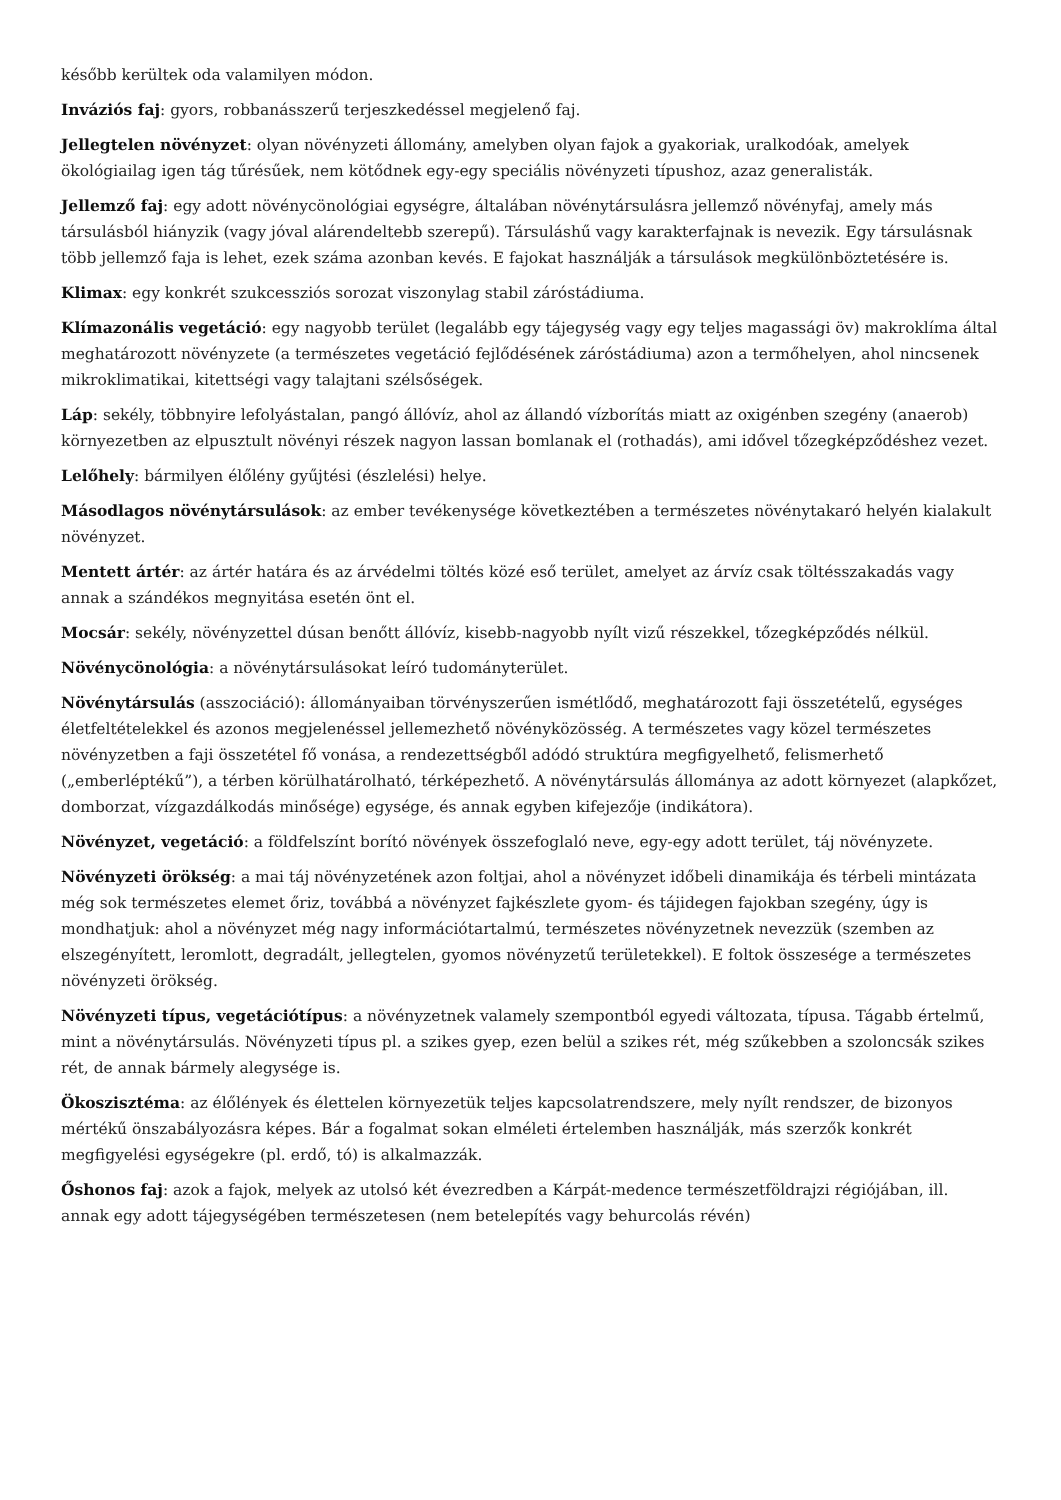később kerültek oda valamilyen módon.
Inváziós faj: gyors, robbanásszerű terjeszkedéssel megjelenő faj.
Jellegtelen növényzet: olyan növényzeti állomány, amelyben olyan fajok a gyakoriak, uralkodóak, amelyek ökológiailag igen tág tűrésűek, nem kötődnek egy-egy speciális növényzeti típushoz, azaz generalisták.
Jellemző faj: egy adott növénycönológiai egységre, általában növénytársulásra jellemző növényfaj, amely más társulásból hiányzik (vagy jóval alárendeltebb szerepű). Társuláshű vagy karakterfajnak is nevezik. Egy társulásnak több jellemző faja is lehet, ezek száma azonban kevés. E fajokat használják a társulások megkülönböztetésére is.
Klimax: egy konkrét szukcessziós sorozat viszonylag stabil záróstádiuma.
Klímazonális vegetáció: egy nagyobb terület (legalább egy tájegység vagy egy teljes magassági öv) makroklíma által meghatározott növényzete (a természetes vegetáció fejlődésének záróstádiuma) azon a termőhelyen, ahol nincsenek mikroklimatikai, kitettségi vagy talajtani szélsőségek.
Láp: sekély, többnyire lefolyástalan, pangó állóvíz, ahol az állandó vízborítás miatt az oxigénben szegény (anaerob) környezetben az elpusztult növényi részek nagyon lassan bomlanak el (rothadás), ami idővel tőzegképződéshez vezet.
Lelőhely: bármilyen élőlény gyűjtési (észlelési) helye.
Másodlagos növénytársulások: az ember tevékenysége következtében a természetes növénytakaró helyén kialakult növényzet.
Mentett ártér: az ártér határa és az árvédelmi töltés közé eső terület, amelyet az árvíz csak töltésszakadás vagy annak a szándékos megnyitása esetén önt el.
Mocsár: sekély, növényzettel dúsan benőtt állóvíz, kisebb-nagyobb nyílt vizű részekkel, tőzegképződés nélkül.
Növénycönológia: a növénytársulásokat leíró tudományterület.
Növénytársulás (asszociáció): állományaiban törvényszerűen ismétlődő, meghatározott faji összetételű, egységes életfeltételekkel és azonos megjelenéssel jellemezhető növényközösség. A természetes vagy közel természetes növényzetben a faji összetétel fő vonása, a rendezettségből adódó struktúra megfigyelhető, felismerhető („emberléptékű”), a térben körülhatárolható, térképezhető. A növénytársulás állománya az adott környezet (alapkőzet, domborzat, vízgazdálkodás minősége) egysége, és annak egyben kifejezője (indikátora).
Növényzet, vegetáció: a földfelszínt borító növények összefoglaló neve, egy-egy adott terület, táj növényzete.
Növényzeti örökség: a mai táj növényzetének azon foltjai, ahol a növényzet időbeli dinamikája és térbeli mintázata még sok természetes elemet őriz, továbbá a növényzet fajkészlete gyom- és tájidegen fajokban szegény, úgy is mondhatjuk: ahol a növényzet még nagy információtartalmú, természetes növényzetnek nevezzük (szemben az elszegényített, leromlott, degradált, jellegtelen, gyomos növényzetű területekkel). E foltok összesége a természetes növényzeti örökség.
Növényzeti típus, vegetációtípus: a növényzetnek valamely szempontból egyedi változata, típusa. Tágabb értelmű, mint a növénytársulás. Növényzeti típus pl. a szikes gyep, ezen belül a szikes rét, még szűkebben a szoloncsák szikes rét, de annak bármely alegysége is.
Ökoszisztéma: az élőlények és élettelen környezetük teljes kapcsolatrendszere, mely nyílt rendszer, de bizonyos mértékű önszabályozásra képes. Bár a fogalmat sokan elméleti értelemben használják, más szerzők konkrét megfigyelési egységekre (pl. erdő, tó) is alkalmazzák.
Őshonos faj: azok a fajok, melyek az utolsó két évezredben a Kárpát-medence természetföldrajzi régiójában, ill. annak egy adott tájegységében természetesen (nem betelepítés vagy behurcolás révén)